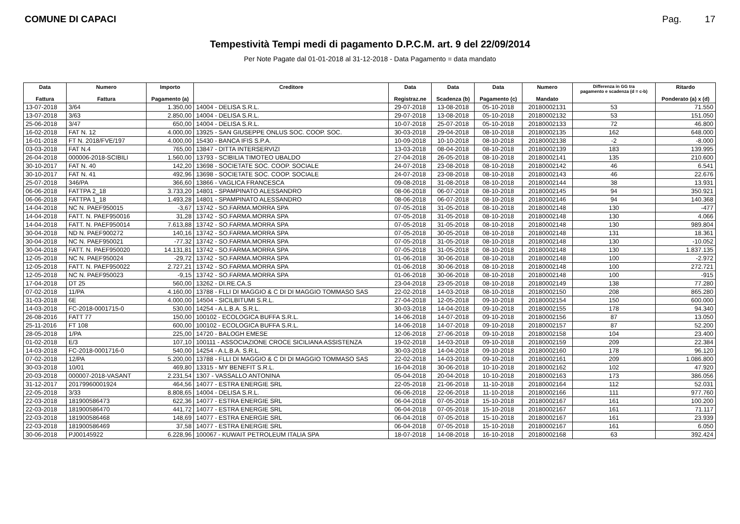COMUNE DI CAPACI Pag. 17
Tempestività Tempi medi di pagamento D.P.C.M. art. 9 del 22/09/2014
Per Note Pagate dal 01-01-2018 al 31-12-2018 - Data Pagamento = data mandato
| Data Fattura | Numero Fattura | Importo Pagamento (a) | Creditore | Data Registraz.ne | Data Scadenza (b) | Data Pagamento (c) | Numero Mandato | Differenza in GG tra pagamento e scadenza (d = c-b) | Ritardo Ponderato (a) x (d) |
| --- | --- | --- | --- | --- | --- | --- | --- | --- | --- |
| 13-07-2018 | 3/64 | 1.350,00 | 14004 - DELISA S.R.L. | 29-07-2018 | 13-08-2018 | 05-10-2018 | 20180002131 | 53 | 71.550 |
| 13-07-2018 | 3/63 | 2.850,00 | 14004 - DELISA S.R.L. | 29-07-2018 | 13-08-2018 | 05-10-2018 | 20180002132 | 53 | 151.050 |
| 25-06-2018 | 3/47 | 650,00 | 14004 - DELISA S.R.L. | 10-07-2018 | 25-07-2018 | 05-10-2018 | 20180002133 | 72 | 46.800 |
| 16-02-2018 | FAT N. 12 | 4.000,00 | 13925 - SAN GIUSEPPE ONLUS SOC. COOP. SOC. | 30-03-2018 | 29-04-2018 | 08-10-2018 | 20180002135 | 162 | 648.000 |
| 16-01-2018 | FT N. 2018/FVE/197 | 4.000,00 | 15430 - BANCA IFIS S.P.A. | 10-09-2018 | 10-10-2018 | 08-10-2018 | 20180002138 | -2 | -8.000 |
| 03-03-2018 | FAT N.4 | 765,00 | 13847 - DITTA INTERSERVIZI | 13-03-2018 | 08-04-2018 | 08-10-2018 | 20180002139 | 183 | 139.995 |
| 26-04-2018 | 000006-2018-SCIBILI | 1.560,00 | 13793 - SCIBILIA TIMOTEO UBALDO | 27-04-2018 | 26-05-2018 | 08-10-2018 | 20180002141 | 135 | 210.600 |
| 30-10-2017 | FAT N. 40 | 142,20 | 13698 - SOCIETATE SOC. COOP. SOCIALE | 24-07-2018 | 23-08-2018 | 08-10-2018 | 20180002142 | 46 | 6.541 |
| 30-10-2017 | FAT N. 41 | 492,96 | 13698 - SOCIETATE SOC. COOP. SOCIALE | 24-07-2018 | 23-08-2018 | 08-10-2018 | 20180002143 | 46 | 22.676 |
| 25-07-2018 | 346/PA | 366,60 | 13866 - VAGLICA FRANCESCA | 09-08-2018 | 31-08-2018 | 08-10-2018 | 20180002144 | 38 | 13.931 |
| 06-06-2018 | FATTPA 2_18 | 3.733,20 | 14801 - SPAMPINATO ALESSANDRO | 08-06-2018 | 06-07-2018 | 08-10-2018 | 20180002145 | 94 | 350.921 |
| 06-06-2018 | FATTPA 1_18 | 1.493,28 | 14801 - SPAMPINATO ALESSANDRO | 08-06-2018 | 06-07-2018 | 08-10-2018 | 20180002146 | 94 | 140.368 |
| 14-04-2018 | NC N. PAEF950015 | -3,67 | 13742 - SO.FARMA.MORRA SPA | 07-05-2018 | 31-05-2018 | 08-10-2018 | 20180002148 | 130 | -477 |
| 14-04-2018 | FATT. N. PAEF950016 | 31,28 | 13742 - SO.FARMA.MORRA SPA | 07-05-2018 | 31-05-2018 | 08-10-2018 | 20180002148 | 130 | 4.066 |
| 14-04-2018 | FATT. N. PAEF950014 | 7.613,88 | 13742 - SO.FARMA.MORRA SPA | 07-05-2018 | 31-05-2018 | 08-10-2018 | 20180002148 | 130 | 989.804 |
| 30-04-2018 | ND N. PAEF900272 | 140,16 | 13742 - SO.FARMA.MORRA SPA | 07-05-2018 | 30-05-2018 | 08-10-2018 | 20180002148 | 131 | 18.361 |
| 30-04-2018 | NC N. PAEF950021 | -77,32 | 13742 - SO.FARMA.MORRA SPA | 07-05-2018 | 31-05-2018 | 08-10-2018 | 20180002148 | 130 | -10.052 |
| 30-04-2018 | FATT. N. PAEF950020 | 14.131,81 | 13742 - SO.FARMA.MORRA SPA | 07-05-2018 | 31-05-2018 | 08-10-2018 | 20180002148 | 130 | 1.837.135 |
| 12-05-2018 | NC N. PAEF950024 | -29,72 | 13742 - SO.FARMA.MORRA SPA | 01-06-2018 | 30-06-2018 | 08-10-2018 | 20180002148 | 100 | -2.972 |
| 12-05-2018 | FATT. N. PAEF950022 | 2.727,21 | 13742 - SO.FARMA.MORRA SPA | 01-06-2018 | 30-06-2018 | 08-10-2018 | 20180002148 | 100 | 272.721 |
| 12-05-2018 | NC N. PAEF950023 | -9,15 | 13742 - SO.FARMA.MORRA SPA | 01-06-2018 | 30-06-2018 | 08-10-2018 | 20180002148 | 100 | -915 |
| 17-04-2018 | DT 25 | 560,00 | 13262 - DI.RE.CA.S | 23-04-2018 | 23-05-2018 | 08-10-2018 | 20180002149 | 138 | 77.280 |
| 07-02-2018 | 11/PA | 4.160,00 | 13788 - FLLI DI MAGGIO & C DI DI MAGGIO TOMMASO SAS | 22-02-2018 | 14-03-2018 | 08-10-2018 | 20180002150 | 208 | 865.280 |
| 31-03-2018 | 6E | 4.000,00 | 14504 - SICILBITUMI S.R.L. | 27-04-2018 | 12-05-2018 | 09-10-2018 | 20180002154 | 150 | 600.000 |
| 14-03-2018 | FC-2018-0001715-0 | 530,00 | 14254 - A.L.B.A. S.R.L. | 30-03-2018 | 14-04-2018 | 09-10-2018 | 20180002155 | 178 | 94.340 |
| 26-08-2016 | FATT 77 | 150,00 | 100102 - ECOLOGICA BUFFA S.R.L. | 14-06-2018 | 14-07-2018 | 09-10-2018 | 20180002156 | 87 | 13.050 |
| 25-11-2016 | FT 108 | 600,00 | 100102 - ECOLOGICA BUFFA S.R.L. | 14-06-2018 | 14-07-2018 | 09-10-2018 | 20180002157 | 87 | 52.200 |
| 28-05-2018 | 1/PA | 225,00 | 14720 - BALOGH EMESE | 12-06-2018 | 27-06-2018 | 09-10-2018 | 20180002158 | 104 | 23.400 |
| 01-02-2018 | E/3 | 107,10 | 100111 - ASSOCIAZIONE CROCE SICILIANA ASSISTENZA | 19-02-2018 | 14-03-2018 | 09-10-2018 | 20180002159 | 209 | 22.384 |
| 14-03-2018 | FC-2018-0001716-0 | 540,00 | 14254 - A.L.B.A. S.R.L. | 30-03-2018 | 14-04-2018 | 09-10-2018 | 20180002160 | 178 | 96.120 |
| 07-02-2018 | 12/PA | 5.200,00 | 13788 - FLLI DI MAGGIO & C DI DI MAGGIO TOMMASO SAS | 22-02-2018 | 14-03-2018 | 09-10-2018 | 20180002161 | 209 | 1.086.800 |
| 30-03-2018 | 10/01 | 469,80 | 13315 - MY BENEFIT S.R.L. | 16-04-2018 | 30-06-2018 | 10-10-2018 | 20180002162 | 102 | 47.920 |
| 20-03-2018 | 000007-2018-VASANT | 2.231,54 | 1307 - VASSALLO ANTONINA | 05-04-2018 | 20-04-2018 | 10-10-2018 | 20180002163 | 173 | 386.056 |
| 31-12-2017 | 20179960001924 | 464,56 | 14077 - ESTRA ENERGIE SRL | 22-05-2018 | 21-06-2018 | 11-10-2018 | 20180002164 | 112 | 52.031 |
| 22-05-2018 | 3/33 | 8.808,65 | 14004 - DELISA S.R.L. | 06-06-2018 | 22-06-2018 | 11-10-2018 | 20180002166 | 111 | 977.760 |
| 22-03-2018 | 181900586473 | 622,36 | 14077 - ESTRA ENERGIE SRL | 06-04-2018 | 07-05-2018 | 15-10-2018 | 20180002167 | 161 | 100.200 |
| 22-03-2018 | 181900586470 | 441,72 | 14077 - ESTRA ENERGIE SRL | 06-04-2018 | 07-05-2018 | 15-10-2018 | 20180002167 | 161 | 71.117 |
| 22-03-2018 | 181900586468 | 148,69 | 14077 - ESTRA ENERGIE SRL | 06-04-2018 | 07-05-2018 | 15-10-2018 | 20180002167 | 161 | 23.939 |
| 22-03-2018 | 181900586469 | 37,58 | 14077 - ESTRA ENERGIE SRL | 06-04-2018 | 07-05-2018 | 15-10-2018 | 20180002167 | 161 | 6.050 |
| 30-06-2018 | PJ00145922 | 6.228,96 | 100067 - KUWAIT PETROLEUM ITALIA SPA | 18-07-2018 | 14-08-2018 | 16-10-2018 | 20180002168 | 63 | 392.424 |